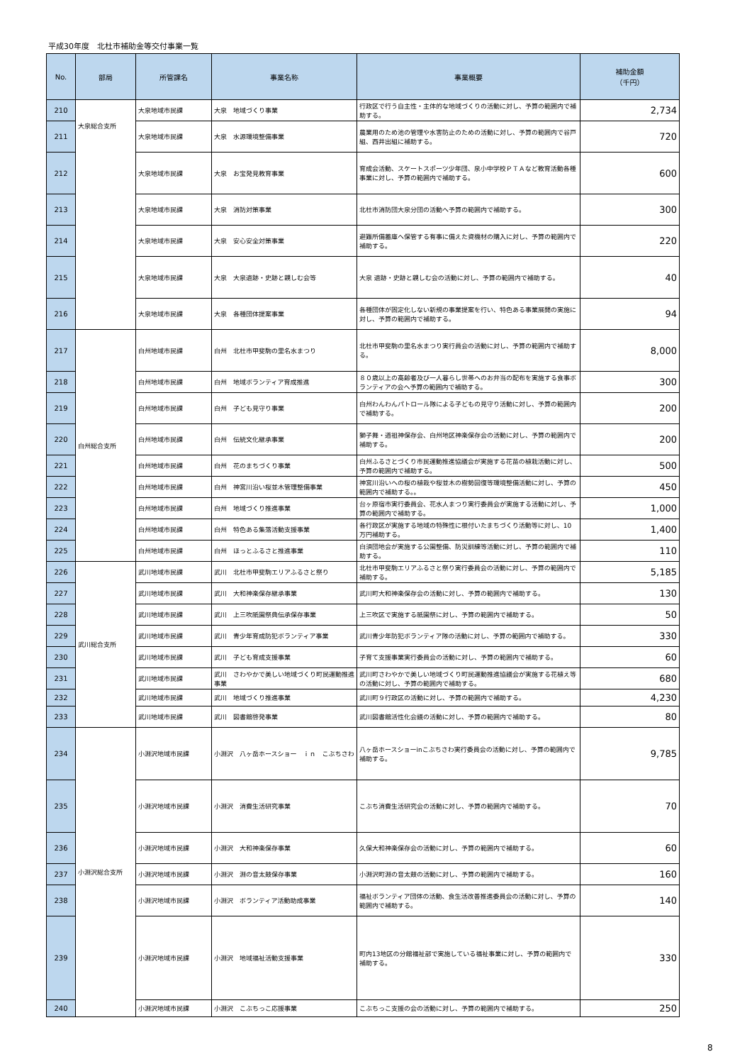平成30年度　北杜市補助金等交付事業一覧
| No. | 部局 | 所管課名 | 事業名称 | 事業概要 | 補助金額 （千円） |
| --- | --- | --- | --- | --- | --- |
| 210 | 大泉総合支所 | 大泉地域市民課 | 大泉 地域づくり事業 | 行政区で行う自主性・主体的な地域づくりの活動に対し、予算の範囲内で補助する。 | 2,734 |
| 211 | | 大泉地域市民課 | 大泉 水源環境整備事業 | 農業用のため池の管理や水害防止のための活動に対し、予算の範囲内で谷戸組、西井出組に補助する。 | 720 |
| 212 | | 大泉地域市民課 | 大泉 お宝発見教育事業 | 育成会活動、スケートスポーツ少年団、泉小中学校ＰＴＡなど教育活動各種事業に対し、予算の範囲内で補助する。 | 600 |
| 213 | | 大泉地域市民課 | 大泉 消防対策事業 | 北杜市消防団大泉分団の活動へ予算の範囲内で補助する。 | 300 |
| 214 | | 大泉地域市民課 | 大泉 安心安全対策事業 | 避難所備蓄庫へ保管する有事に備えた資機材の購入に対し、予算の範囲内で補助する。 | 220 |
| 215 | | 大泉地域市民課 | 大泉 大泉遺跡・史跡と親しむ会等 | 大泉 遺跡・史跡と親しむ会の活動に対し、予算の範囲内で補助する。 | 40 |
| 216 | | 大泉地域市民課 | 大泉 各種団体提案事業 | 各種団体が固定化しない新規の事業提案を行い、特色ある事業展開の実施に対し、予算の範囲内で補助する。 | 94 |
| 217 | 白州総合支所 | 白州地域市民課 | 白州 北杜市甲斐駒の里名水まつり | 北杜市甲斐駒の里名水まつり実行員会の活動に対し、予算の範囲内で補助する。 | 8,000 |
| 218 | | 白州地域市民課 | 白州 地域ボランティア育成推進 | ８０歳以上の高齢者及び一人暮らし世帯へのお弁当の配布を実施する食事ボランティアの会へ予算の範囲内で補助する。 | 300 |
| 219 | | 白州地域市民課 | 白州 子ども見守り事業 | 白州わんわんパトロール隊による子どもの見守り活動に対し、予算の範囲内で補助する。 | 200 |
| 220 | | 白州地域市民課 | 白州 伝統文化継承事業 | 獅子舞・道祖神保存会、白州地区神楽保存会の活動に対し、予算の範囲内で補助する。 | 200 |
| 221 | | 白州地域市民課 | 白州 花のまちづくり事業 | 白州ふるさとづくり市民運動推進協議会が実施する花苗の植栽活動に対し、予算の範囲内で補助する。 | 500 |
| 222 | | 白州地域市民課 | 白州 神宮川沿い桜並木管理整備事業 | 神宮川沿いへの桜の植栽や桜並木の樹勢回復等環境整備活動に対し、予算の範囲内で補助する。。 | 450 |
| 223 | | 白州地域市民課 | 白州 地域づくり推進事業 | 台ヶ原宿市実行委員会、花水人まつり実行委員会が実施する活動に対し、予算の範囲内で補助する。 | 1,000 |
| 224 | | 白州地域市民課 | 白州 特色ある集落活動支援事業 | 各行政区が実施する地域の特殊性に根付いたまちづくり活動等に対し、10万円補助する。 | 1,400 |
| 225 | | 白州地域市民課 | 白州 ほっとふるさと推進事業 | 白須団地会が実施する公園整備、防災訓練等活動に対し、予算の範囲内で補助する。 | 110 |
| 226 | 武川総合支所 | 武川地域市民課 | 武川 北杜市甲斐駒エリアふるさと祭り | 北杜市甲斐駒エリアふるさと祭り実行委員会の活動に対し、予算の範囲内で補助する。 | 5,185 |
| 227 | | 武川地域市民課 | 武川 大和神楽保存継承事業 | 武川町大和神楽保存会の活動に対し、予算の範囲内で補助する。 | 130 |
| 228 | | 武川地域市民課 | 武川 上三吹祇園祭典伝承保存事業 | 上三吹区で実施する祇園祭に対し、予算の範囲内で補助する。 | 50 |
| 229 | | 武川地域市民課 | 武川 青少年育成防犯ボランティア事業 | 武川青少年防犯ボランティア隊の活動に対し、予算の範囲内で補助する。 | 330 |
| 230 | | 武川地域市民課 | 武川 子ども育成支援事業 | 子育て支援事業実行委員会の活動に対し、予算の範囲内で補助する。 | 60 |
| 231 | | 武川地域市民課 | 武川 さわやかで美しい地域づくり町民運動推進事業 | 武川町さわやかで美しい地域づくり町民運動推進協議会が実施する花植え等の活動に対し、予算の範囲内で補助する。 | 680 |
| 232 | | 武川地域市民課 | 武川 地域づくり推進事業 | 武川町９行政区の活動に対し、予算の範囲内で補助する。 | 4,230 |
| 233 | | 武川地域市民課 | 武川 図書館啓発事業 | 武川図書館活性化会議の活動に対し、予算の範囲内で補助する。 | 80 |
| 234 | 小淵沢総合支所 | 小淵沢地域市民課 | 小淵沢 八ヶ岳ホースショー ｉｎ こぶちさわ | 八ヶ岳ホースショーinこぶちさわ実行委員会の活動に対し、予算の範囲内で補助する。 | 9,785 |
| 235 | | 小淵沢地域市民課 | 小淵沢 消費生活研究事業 | こぶち消費生活研究会の活動に対し、予算の範囲内で補助する。 | 70 |
| 236 | | 小淵沢地域市民課 | 小淵沢 大和神楽保存事業 | 久保大和神楽保存会の活動に対し、予算の範囲内で補助する。 | 60 |
| 237 | | 小淵沢地域市民課 | 小淵沢 淵の音太鼓保存事業 | 小淵沢町淵の音太鼓の活動に対し、予算の範囲内で補助する。 | 160 |
| 238 | | 小淵沢地域市民課 | 小淵沢 ボランティア活動助成事業 | 福祉ボランティア団体の活動、食生活改善推進委員会の活動に対し、予算の範囲内で補助する。 | 140 |
| 239 | | 小淵沢地域市民課 | 小淵沢 地域福祉活動支援事業 | 町内13地区の分館福祉部で実施している福祉事業に対し、予算の範囲内で補助する。 | 330 |
| 240 | | 小淵沢地域市民課 | 小淵沢 こぶちっこ応援事業 | こぶちっこ支援の会の活動に対し、予算の範囲内で補助する。 | 250 |
8